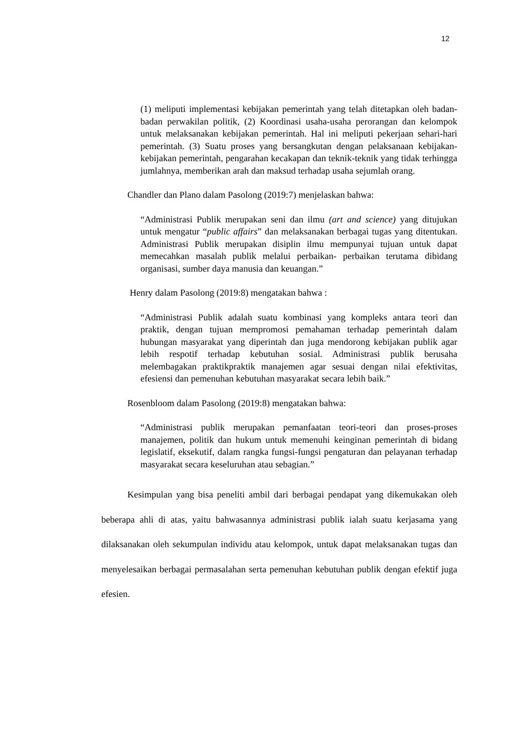12
(1) meliputi implementasi kebijakan pemerintah yang telah ditetapkan oleh badan-badan perwakilan politik, (2) Koordinasi usaha-usaha perorangan dan kelompok untuk melaksanakan kebijakan pemerintah. Hal ini meliputi pekerjaan sehari-hari pemerintah. (3) Suatu proses yang bersangkutan dengan pelaksanaan kebijakan-kebijakan pemerintah, pengarahan kecakapan dan teknik-teknik yang tidak terhingga jumlahnya, memberikan arah dan maksud terhadap usaha sejumlah orang.
Chandler dan Plano dalam Pasolong (2019:7) menjelaskan bahwa:
“Administrasi Publik merupakan seni dan ilmu (art and science) yang ditujukan untuk mengatur “public affairs” dan melaksanakan berbagai tugas yang ditentukan. Administrasi Publik merupakan disiplin ilmu mempunyai tujuan untuk dapat memecahkan masalah publik melalui perbaikan- perbaikan terutama dibidang organisasi, sumber daya manusia dan keuangan.”
Henry dalam Pasolong (2019:8) mengatakan bahwa :
“Administrasi Publik adalah suatu kombinasi yang kompleks antara teori dan praktik, dengan tujuan mempromosi pemahaman terhadap pemerintah dalam hubungan masyarakat yang diperintah dan juga mendorong kebijakan publik agar lebih respotif terhadap kebutuhan sosial. Administrasi publik berusaha melembagakan praktikpraktik manajemen agar sesuai dengan nilai efektivitas, efesiensi dan pemenuhan kebutuhan masyarakat secara lebih baik.”
Rosenbloom dalam Pasolong (2019:8) mengatakan bahwa:
“Administrasi publik merupakan pemanfaatan teori-teori dan proses-proses manajemen, politik dan hukum untuk memenuhi keinginan pemerintah di bidang legislatif, eksekutif, dalam rangka fungsi-fungsi pengaturan dan pelayanan terhadap masyarakat secara keseluruhan atau sebagian.”
Kesimpulan yang bisa peneliti ambil dari berbagai pendapat yang dikemukakan oleh beberapa ahli di atas, yaitu bahwasannya administrasi publik ialah suatu kerjasama yang dilaksanakan oleh sekumpulan individu atau kelompok, untuk dapat melaksanakan tugas dan menyelesaikan berbagai permasalahan serta pemenuhan kebutuhan publik dengan efektif juga efesien.